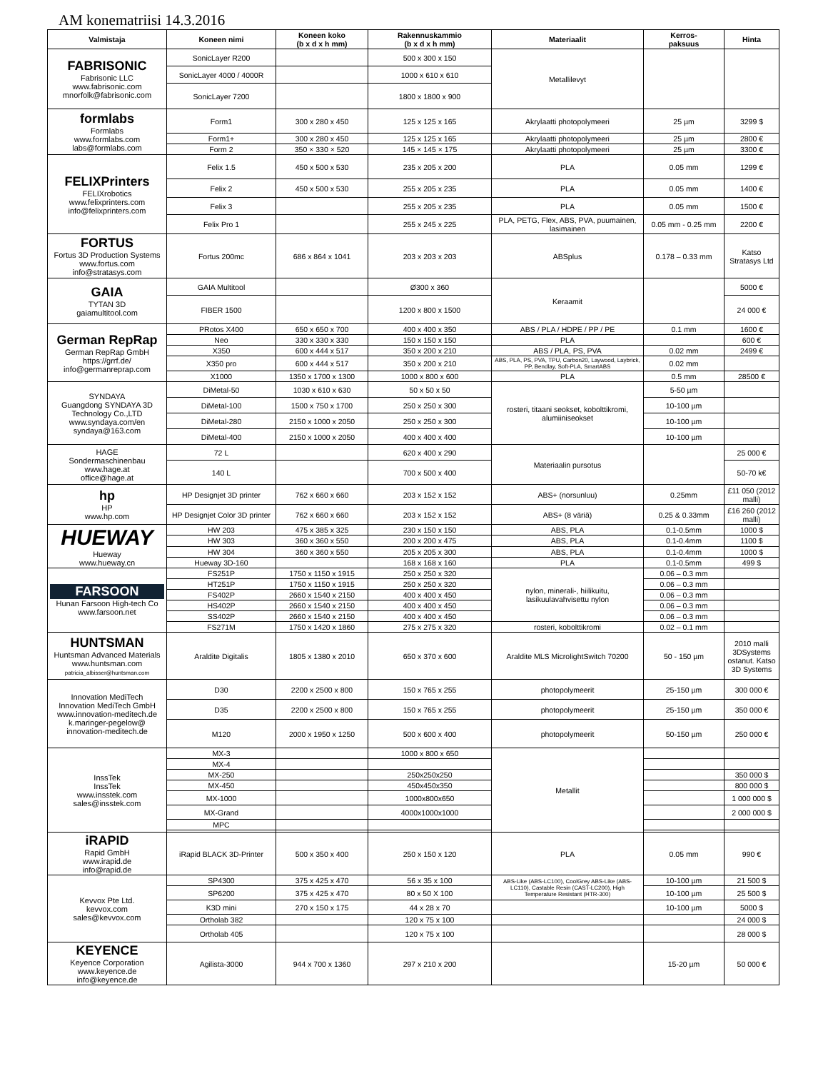AM konematriisi 14.3.2016
| Valmistaja | Koneen nimi | Koneen koko (b x d x h mm) | Rakennuskammio (b x d x h mm) | Materiaalit | Kerros- paksuus | Hinta |
| --- | --- | --- | --- | --- | --- | --- |
| FABRISONIC Fabrisonic LLC www.fabrisonic.com mnorfolk@fabrisonic.com | SonicLayer R200 | | 500 x 300 x 150 | Metallilevyt | | |
| | SonicLayer 4000 / 4000R | | 1000 x 610 x 610 | | | |
| | SonicLayer 7200 | | 1800 x 1800 x 900 | | | |
| formlabs Formlabs www.formlabs.com labs@formlabs.com | Form1 | 300 x 280 x 450 | 125 x 125 x 165 | Akrylaatti photopolymeeri | 25 µm | 3299 $ |
| | Form1+ | 300 x 280 x 450 | 125 x 125 x 165 | Akrylaatti photopolymeeri | 25 µm | 2800 € |
| | Form 2 | 350 × 330 × 520 | 145 × 145 × 175 | Akrylaatti photopolymeeri | 25 µm | 3300 € |
| FELIXPrinters FELIXrobotics www.felixprinters.com info@felixprinters.com | Felix 1.5 | 450 x 500 x 530 | 235 x 205 x 200 | PLA | 0.05 mm | 1299 € |
| | Felix 2 | 450 x 500 x 530 | 255 x 205 x 235 | PLA | 0.05 mm | 1400 € |
| | Felix 3 | | 255 x 205 x 235 | PLA | 0.05 mm | 1500 € |
| | Felix Pro 1 | | 255 x 245 x 225 | PLA, PETG, Flex, ABS, PVA, puumainen, lasimainen | 0.05 mm - 0.25 mm | 2200 € |
| FORTUS Fortus 3D Production Systems www.fortus.com info@stratasys.com | Fortus 200mc | 686 x 864 x 1041 | 203 x 203 x 203 | ABSplus | 0.178 – 0.33 mm | Katso Stratasys Ltd |
| GAIA TYTAN 3D gaiamultitool.com | GAIA Multitool | | Ø300 x 360 | Keraamit | | 5000 € |
| | FIBER 1500 | | 1200 x 800 x 1500 | | | 24 000 € |
| German RepRap German RepRap GmbH https://grrf.de/ info@germanreprap.com | PRotos X400 | 650 x 650 x 700 | 400 x 400 x 350 | ABS / PLA / HDPE / PP / PE | 0.1 mm | 1600 € |
| | Neo | 330 x 330 x 330 | 150 x 150 x 150 | PLA | | 600 € |
| | X350 | 600 x 444 x 517 | 350 x 200 x 210 | ABS / PLA, PS, PVA | 0.02 mm | 2499 € |
| | X350 pro | 600 x 444 x 517 | 350 x 200 x 210 | ABS, PLA, PS, PVA, TPU, Carbon20, Laywood, Laybrick, PP, Bendlay, Soft-PLA, SmartABS | 0.02 mm | |
| | X1000 | 1350 x 1700 x 1300 | 1000 x 800 x 600 | PLA | 0.5 mm | 28500 € |
| SYNDAYA Guangdong SYNDAYA 3D Technology Co.,LTD www.syndaya.com/en syndaya@163.com | DiMetal-50 | 1030 x 610 x 630 | 50 x 50 x 50 | rosteri, titaani seokset, kobolttikromi, alumiiniseokset | 5-50 µm | |
| | DiMetal-100 | 1500 x 750 x 1700 | 250 x 250 x 300 | | 10-100 µm | |
| | DiMetal-280 | 2150 x 1000 x 2050 | 250 x 250 x 300 | | 10-100 µm | |
| | DiMetal-400 | 2150 x 1000 x 2050 | 400 x 400 x 400 | | 10-100 µm | |
| HAGE Sondermaschinenbau www.hage.at office@hage.at | 72 L | | 620 x 400 x 290 | Materiaalin pursotus | | 25 000 € |
| | 140 L | | 700 x 500 x 400 | | | 50-70 k€ |
| hp HP www.hp.com | HP Designjet 3D printer | 762 x 660 x 660 | 203 x 152 x 152 | ABS+ (norsunluu) | 0.25mm | £11 050 (2012 malli) |
| | HP Designjet Color 3D printer | 762 x 660 x 660 | 203 x 152 x 152 | ABS+ (8 väriä) | 0.25 & 0.33mm | £16 260 (2012 malli) |
| HUEWAY Hueway www.hueway.cn | HW 203 | 475 x 385 x 325 | 230 x 150 x 150 | ABS, PLA | 0.1-0.5mm | 1000 $ |
| | HW 303 | 360 x 360 x 550 | 200 x 200 x 475 | ABS, PLA | 0.1-0.4mm | 1100 $ |
| | HW 304 | 360 x 360 x 550 | 205 x 205 x 300 | ABS, PLA | 0.1-0.4mm | 1000 $ |
| | Hueway 3D-160 | | 168 x 168 x 160 | PLA | 0.1-0.5mm | 499 $ |
| FARSOON Hunan Farsoon High-tech Co www.farsoon.net | FS251P | 1750 x 1150 x 1915 | 250 x 250 x 320 | nylon, minerali-, hiilikuitu, lasikuulavahvisettu nylon | 0.06 – 0.3 mm | |
| | HT251P | 1750 x 1150 x 1915 | 250 x 250 x 320 | | 0.06 – 0.3 mm | |
| | FS402P | 2660 x 1540 x 2150 | 400 x 400 x 450 | | 0.06 – 0.3 mm | |
| | HS402P | 2660 x 1540 x 2150 | 400 x 400 x 450 | | 0.06 – 0.3 mm | |
| | SS402P | 2660 x 1540 x 2150 | 400 x 400 x 450 | | 0.06 – 0.3 mm | |
| | FS271M | 1750 x 1420 x 1860 | 275 x 275 x 320 | rosteri, kobolttikromi | 0.02 – 0.1 mm | |
| HUNTSMAN Huntsman Advanced Materials www.huntsman.com patricia_albisser@huntsman.com | Araldite Digitalis | 1805 x 1380 x 2010 | 650 x 370 x 600 | Araldite MLS MicrolightSwitch 70200 | 50 - 150 µm | 2010 malli 3DSystems ostanut. Katso 3D Systems |
| Innovation MediTech Innovation MediTech GmbH www.innovation-meditech.de k.maringer-pegelow@ innovation-meditech.de | D30 | 2200 x 2500 x 800 | 150 x 765 x 255 | photopolymeerit | 25-150 µm | 300 000 € |
| | D35 | 2200 x 2500 x 800 | 150 x 765 x 255 | photopolymeerit | 25-150 µm | 350 000 € |
| | M120 | 2000 x 1950 x 1250 | 500 x 600 x 400 | photopolymeerit | 50-150 µm | 250 000 € |
| InssTek InssTek www.insstek.com sales@insstek.com | MX-3 | | 1000 x 800 x 650 | Metallit | | |
| | MX-4 | | | | | |
| | MX-250 | | 250x250x250 | | | 350 000 $ |
| | MX-450 | | 450x450x350 | | | 800 000 $ |
| | MX-1000 | | 1000x800x650 | | | 1 000 000 $ |
| | MX-Grand | | 4000x1000x1000 | | | 2 000 000 $ |
| | MPC | | | | | |
| iRAPID Rapid GmbH www.irapid.de info@rapid.de | iRapid BLACK 3D-Printer | 500 x 350 x 400 | 250 x 150 x 120 | PLA | 0.05 mm | 990 € |
| Kevvox Pte Ltd. kevvox.com sales@kevvox.com | SP4300 | 375 x 425 x 470 | 56 x 35 x 100 | ABS-Like (ABS-LC100), CoolGrey ABS-Like (ABS-LC110), Castable Resin (CAST-LC200), High Temperature Resistant (HTR-300) | 10-100 µm | 21 500 $ |
| | SP6200 | 375 x 425 x 470 | 80 x 50 X 100 | | 10-100 µm | 25 500 $ |
| | K3D mini | 270 x 150 x 175 | 44 x 28 x 70 | | 10-100 µm | 5000 $ |
| | Ortholab 382 | | 120 x 75 x 100 | | | 24 000 $ |
| | Ortholab 405 | | 120 x 75 x 100 | | | 28 000 $ |
| KEYENCE Keyence Corporation www.keyence.de info@keyence.de | Agilista-3000 | 944 x 700 x 1360 | 297 x 210 x 200 | | 15-20 µm | 50 000 € |